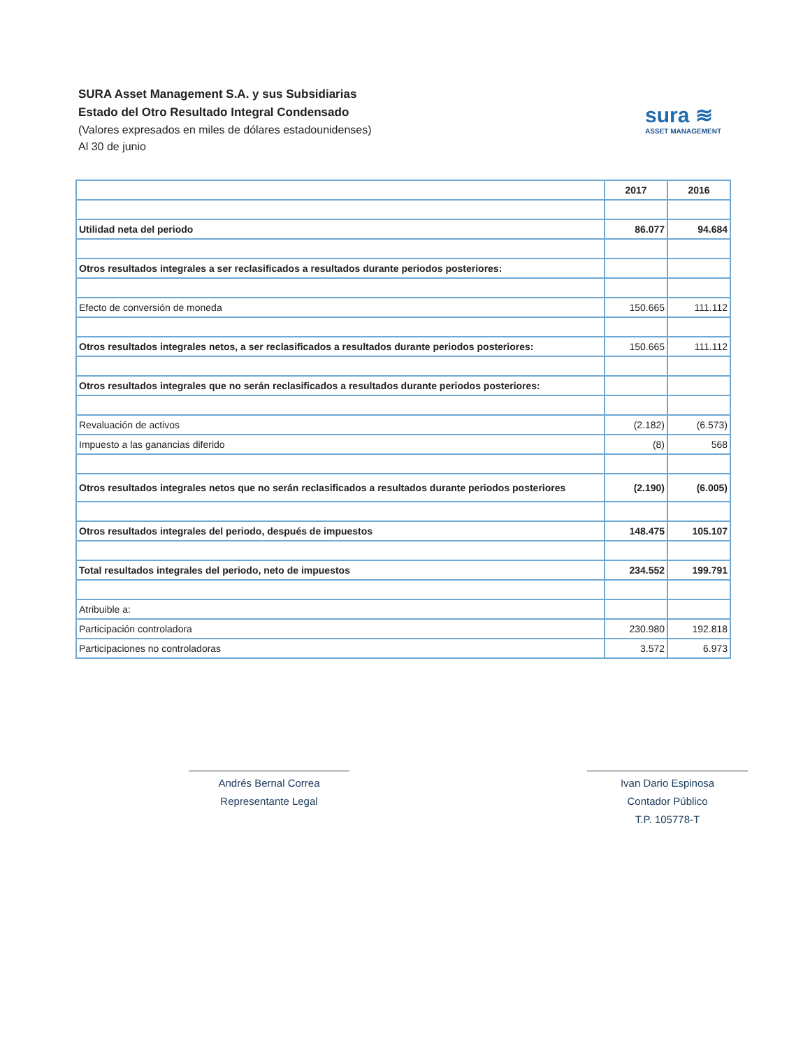SURA Asset Management S.A. y sus Subsidiarias
Estado del Otro Resultado Integral Condensado
(Valores expresados en miles de dólares estadounidenses)
Al 30 de junio
sura ≋
ASSET MANAGEMENT
| | 2017 | 2016 |
| Utilidad neta del periodo | 86.077 | 94.684 |
| Otros resultados integrales a ser reclasificados a resultados durante periodos posteriores: | | |
| Efecto de conversión de moneda | 150.665 | 111.112 |
| Otros resultados integrales netos, a ser reclasificados a resultados durante periodos posteriores: | 150.665 | 111.112 |
| Otros resultados integrales que no serán reclasificados a resultados durante periodos posteriores: | | |
| Revaluación de activos | (2.182) | (6.573) |
| Impuesto a las ganancias diferido | (8) | 568 |
| Otros resultados integrales netos que no serán reclasificados a resultados durante periodos posteriores | (2.190) | (6.005) |
| Otros resultados integrales del periodo, después de impuestos | 148.475 | 105.107 |
| Total resultados integrales del periodo, neto de impuestos | 234.552 | 199.791 |
| Atribuible a: | | |
| Participación controladora | 230.980 | 192.818 |
| Participaciones no controladoras | 3.572 | 6.973 |
Andrés Bernal Correa
Representante Legal
Ivan Dario Espinosa
Contador Público
T.P. 105778-T